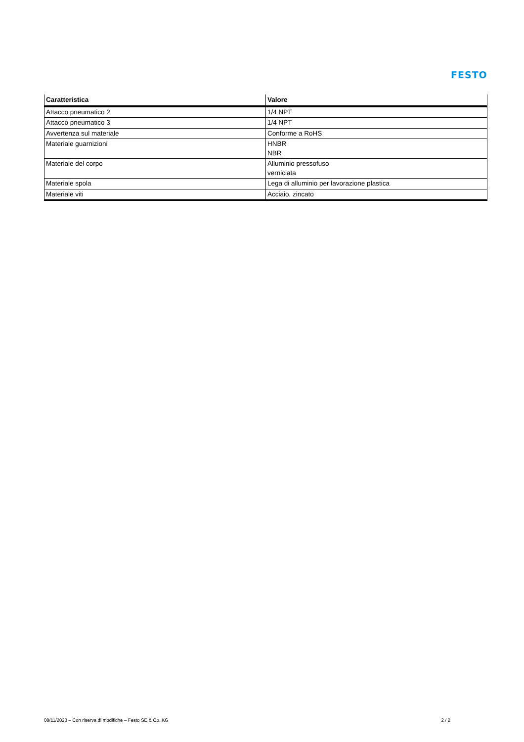FESTO
| Caratteristica | Valore |
| --- | --- |
| Attacco pneumatico 2 | 1/4 NPT |
| Attacco pneumatico 3 | 1/4 NPT |
| Avvertenza sul materiale | Conforme a RoHS |
| Materiale guarnizioni | HNBR NBR |
| Materiale del corpo | Alluminio pressofuso verniciata |
| Materiale spola | Lega di alluminio per lavorazione plastica |
| Materiale viti | Acciaio, zincato |
08/11/2023 – Con riserva di modifiche – Festo SE & Co. KG 2 / 2